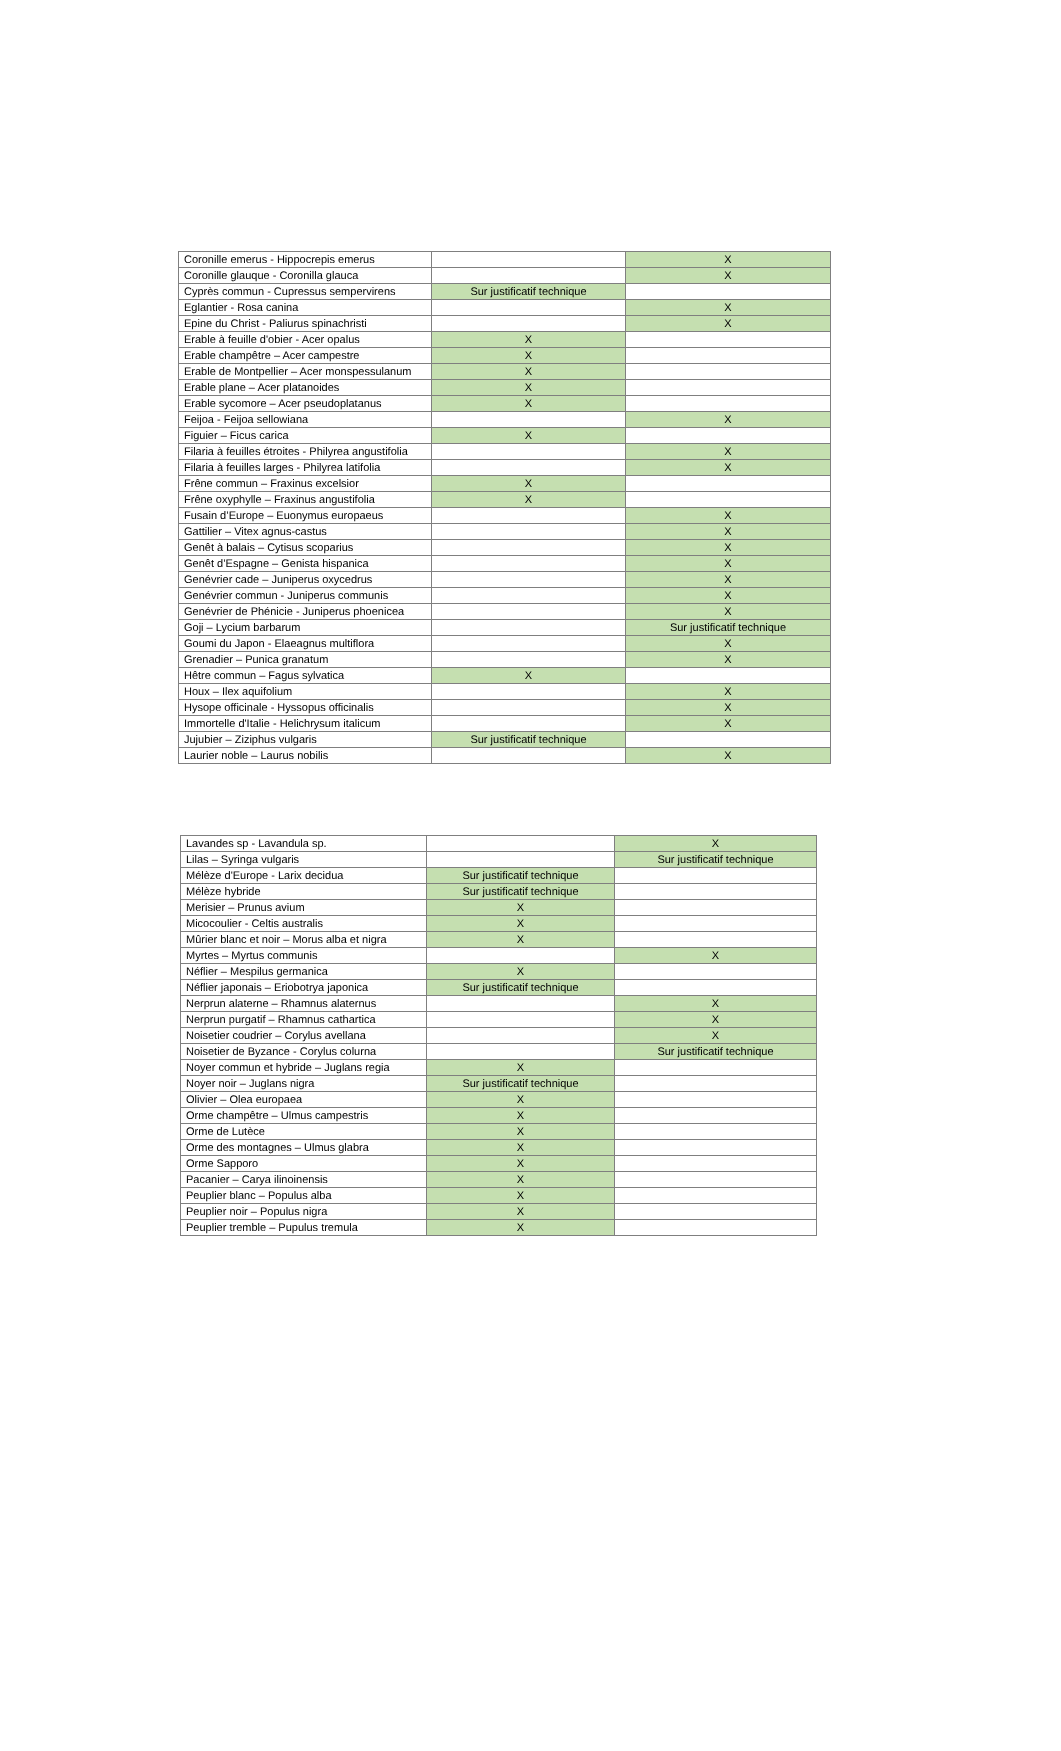| Coronille emerus - Hippocrepis emerus | | X |
| Coronille glauque - Coronilla glauca | | X |
| Cyprès commun - Cupressus sempervirens | Sur justificatif technique | |
| Eglantier - Rosa canina | | X |
| Epine du Christ - Paliurus spinachristi | | X |
| Erable à feuille d'obier - Acer opalus | X | |
| Erable champêtre – Acer campestre | X | |
| Erable de Montpellier – Acer monspessulanum | X | |
| Erable plane – Acer platanoides | X | |
| Erable sycomore – Acer pseudoplatanus | X | |
| Feijoa - Feijoa sellowiana | | X |
| Figuier – Ficus carica | X | |
| Filaria à feuilles étroites - Philyrea angustifolia | | X |
| Filaria à feuilles larges - Philyrea latifolia | | X |
| Frêne commun – Fraxinus excelsior | X | |
| Frêne oxyphylle – Fraxinus angustifolia | X | |
| Fusain d’Europe – Euonymus europaeus | | X |
| Gattilier – Vitex agnus-castus | | X |
| Genêt à balais – Cytisus scoparius | | X |
| Genêt d’Espagne – Genista hispanica | | X |
| Genévrier cade – Juniperus oxycedrus | | X |
| Genévrier commun - Juniperus communis | | X |
| Genévrier de Phénicie - Juniperus phoenicea | | X |
| Goji – Lycium barbarum | | Sur justificatif technique |
| Goumi du Japon - Elaeagnus multiflora | | X |
| Grenadier – Punica granatum | | X |
| Hêtre commun – Fagus sylvatica | X | |
| Houx – Ilex aquifolium | | X |
| Hysope officinale - Hyssopus officinalis | | X |
| Immortelle d'Italie - Helichrysum italicum | | X |
| Jujubier – Ziziphus vulgaris | Sur justificatif technique | |
| Laurier noble – Laurus nobilis | | X |
| Lavandes sp - Lavandula sp. | | X |
| Lilas – Syringa vulgaris | | Sur justificatif technique |
| Mélèze d'Europe - Larix decidua | Sur justificatif technique | |
| Mélèze hybride | Sur justificatif technique | |
| Merisier – Prunus avium | X | |
| Micocoulier - Celtis australis | X | |
| Mûrier blanc et noir – Morus alba et nigra | X | |
| Myrtes – Myrtus communis | | X |
| Néflier – Mespilus germanica | X | |
| Néflier japonais – Eriobotrya japonica | Sur justificatif technique | |
| Nerprun alaterne – Rhamnus alaternus | | X |
| Nerprun purgatif – Rhamnus cathartica | | X |
| Noisetier coudrier – Corylus avellana | | X |
| Noisetier de Byzance - Corylus colurna | | Sur justificatif technique |
| Noyer commun et hybride – Juglans regia | X | |
| Noyer noir – Juglans nigra | Sur justificatif technique | |
| Olivier – Olea europaea | X | |
| Orme champêtre – Ulmus campestris | X | |
| Orme de Lutèce | X | |
| Orme des montagnes – Ulmus glabra | X | |
| Orme Sapporo | X | |
| Pacanier – Carya ilinoinensis | X | |
| Peuplier blanc – Populus alba | X | |
| Peuplier noir – Populus nigra | X | |
| Peuplier tremble – Pupulus tremula | X | |